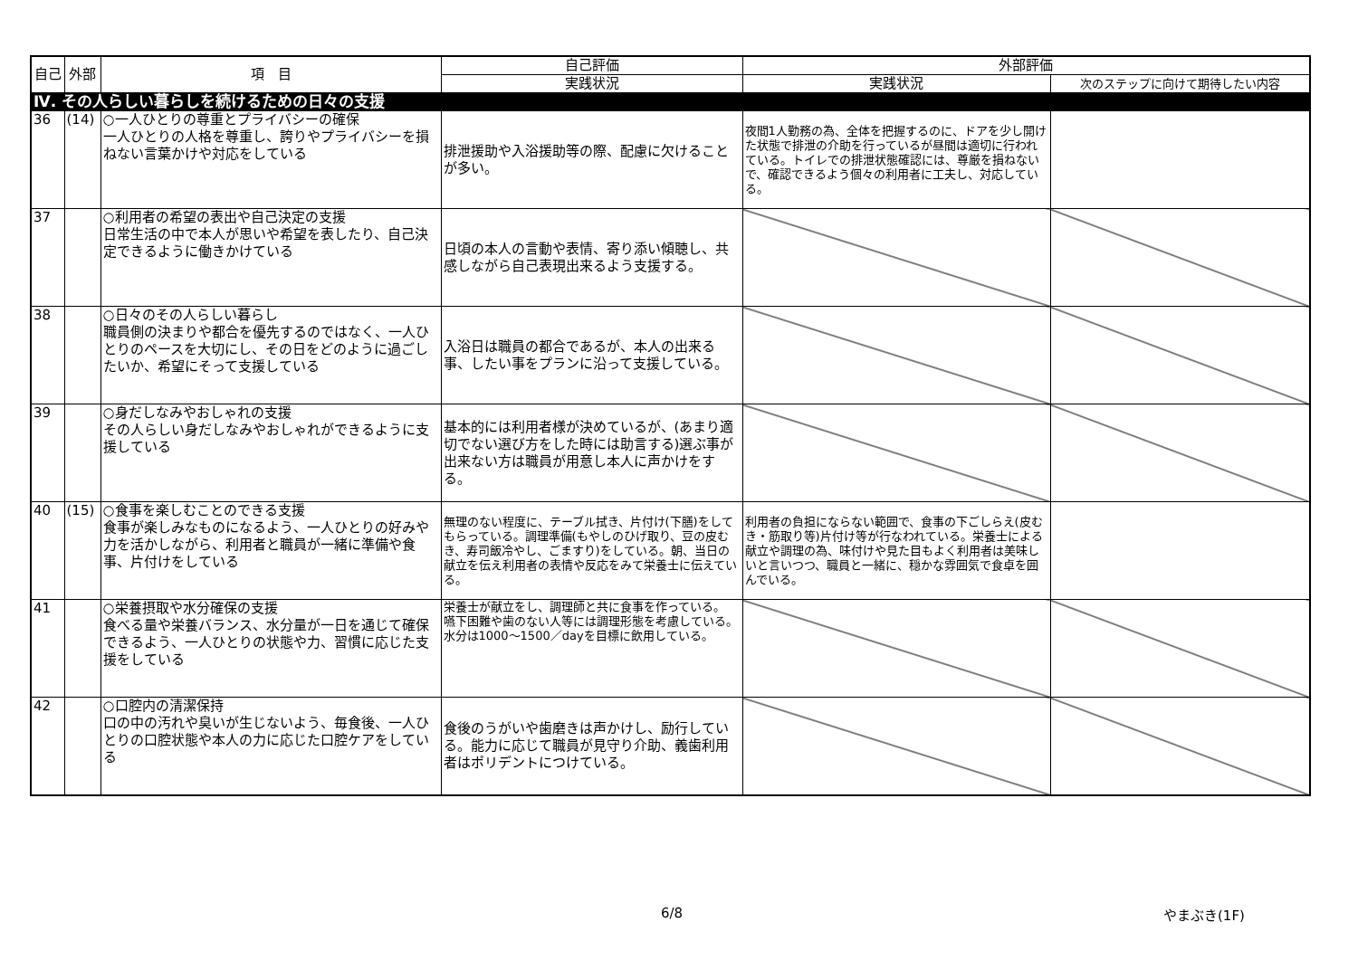| 自己 | 外部 | 項 目 | 自己評価 | 外部評価 | |
| --- | --- | --- | --- | --- | --- |
| | | | 実践状況 | 実践状況 | 次のステップに向けて期待したい内容 |
| Ⅳ. その人らしい暮らしを続けるための日々の支援 | | | | | |
| 36 | (14) | ○一人ひとりの尊重とプライバシーの確保 一人ひとりの人格を尊重し、誇りやプライバシーを損ねない言葉かけや対応をしている | 排泄援助や入浴援助等の際、配慮に欠けることが多い。 | 夜間1人勤務の為、全体を把握するのに、ドアを少し開けた状態で排泄の介助を行っているが昼間は適切に行われている。トイレでの排泄状態確認には、尊厳を損ねないで、確認できるよう個々の利用者に工夫し、対応している。 | |
| 37 | | ○利用者の希望の表出や自己決定の支援 日常生活の中で本人が思いや希望を表したり、自己決定できるように働きかけている | 日頃の本人の言動や表情、寄り添い傾聴し、共感しながら自己表現出来るよう支援する。 | | |
| 38 | | ○日々のその人らしい暮らし 職員側の決まりや都合を優先するのではなく、一人ひとりのペースを大切にし、その日をどのように過ごしたいか、希望にそって支援している | 入浴日は職員の都合であるが、本人の出来る事、したい事をプランに沿って支援している。 | | |
| 39 | | ○身だしなみやおしゃれの支援 その人らしい身だしなみやおしゃれができるように支援している | 基本的には利用者様が決めているが、(あまり適切でない選び方をした時には助言する)選ぶ事が出来ない方は職員が用意し本人に声かけをする。 | | |
| 40 | (15) | ○食事を楽しむことのできる支援 食事が楽しみなものになるよう、一人ひとりの好みや力を活かしながら、利用者と職員が一緒に準備や食事、片付けをしている | 無理のない程度に、テーブル拭き、片付け(下膳)をしてもらっている。調理準備(もやしのひげ取り、豆の皮むき、寿司飯冷やし、ごますり)をしている。朝、当日の献立を伝え利用者の表情や反応をみて栄養士に伝えている。 | 利用者の負担にならない範囲で、食事の下ごしらえ(皮むき・筋取り等)片付け等が行なわれている。栄養士による献立や調理の為、味付けや見た目もよく利用者は美味しいと言いつつ、職員と一緒に、穏かな雰囲気で食卓を囲んでいる。 | |
| 41 | | ○栄養摂取や水分確保の支援 食べる量や栄養バランス、水分量が一日を通じて確保できるよう、一人ひとりの状態や力、習慣に応じた支援をしている | 栄養士が献立をし、調理師と共に食事を作っている。 嚥下困難や歯のない人等には調理形態を考慮している。 水分は1000～1500／dayを目標に飲用している。 | | |
| 42 | | ○口腔内の清潔保持 口の中の汚れや臭いが生じないよう、毎食後、一人ひとりの口腔状態や本人の力に応じた口腔ケアをしている | 食後のうがいや歯磨きは声かけし、励行している。能力に応じて職員が見守り介助、義歯利用者はポリデントにつけている。 | | |
6/8 やまぶき(1F)